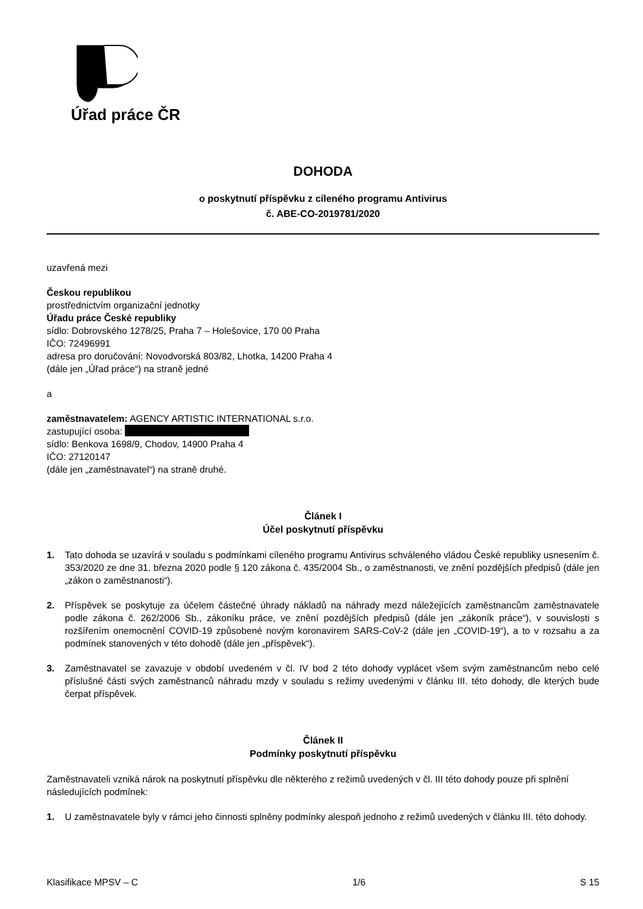Úřad práce ČR
DOHODA
o poskytnutí příspěvku z cíleného programu Antivirus
č. ABE-CO-2019781/2020
uzavřená mezi
Českou republikou
prostřednictvím organizační jednotky
Úřadu práce České republiky
sídlo: Dobrovského 1278/25, Praha 7 – Holešovice, 170 00 Praha
IČO: 72496991
adresa pro doručování: Novodvorská 803/82, Lhotka, 14200 Praha 4
(dále jen „Úřad práce“) na straně jedné
a
zaměstnavatelem: AGENCY ARTISTIC INTERNATIONAL s.r.o.
zastupující osoba:
sídlo: Benkova 1698/9, Chodov, 14900 Praha 4
IČO: 27120147
(dále jen „zaměstnavatel“) na straně druhé.
Článek I
Účel poskytnutí příspěvku
1. Tato dohoda se uzavírá v souladu s podmínkami cíleného programu Antivirus schváleného vládou České republiky usnesením č. 353/2020 ze dne 31. března 2020 podle § 120 zákona č. 435/2004 Sb., o zaměstnanosti, ve znění pozdějších předpisů (dále jen „zákon o zaměstnanosti“).
2. Příspěvek se poskytuje za účelem částečné úhrady nákladů na náhrady mezd náležejících zaměstnancům zaměstnavatele podle zákona č. 262/2006 Sb., zákoníku práce, ve znění pozdějších předpisů (dále jen „zákoník práce“), v souvislosti s rozšířením onemocnění COVID-19 způsobené novým koronavirem SARS-CoV-2 (dále jen „COVID-19“), a to v rozsahu a za podmínek stanovených v této dohodě (dále jen „příspěvek“).
3. Zaměstnavatel se zavazuje v období uvedeném v čl. IV bod 2 této dohody vyplácet všem svým zaměstnancům nebo celé příslušné části svých zaměstnanců náhradu mzdy v souladu s režimy uvedenými v článku III. této dohody, dle kterých bude čerpat příspěvek.
Článek II
Podmínky poskytnutí příspěvku
Zaměstnavateli vzniká nárok na poskytnutí příspěvku dle některého z režimů uvedených v čl. III této dohody pouze při splnění následujících podmínek:
1. U zaměstnavatele byly v rámci jeho činnosti splněny podmínky alespoň jednoho z režimů uvedených v článku III. této dohody.
Klasifikace MPSV – C 1/6 S 15